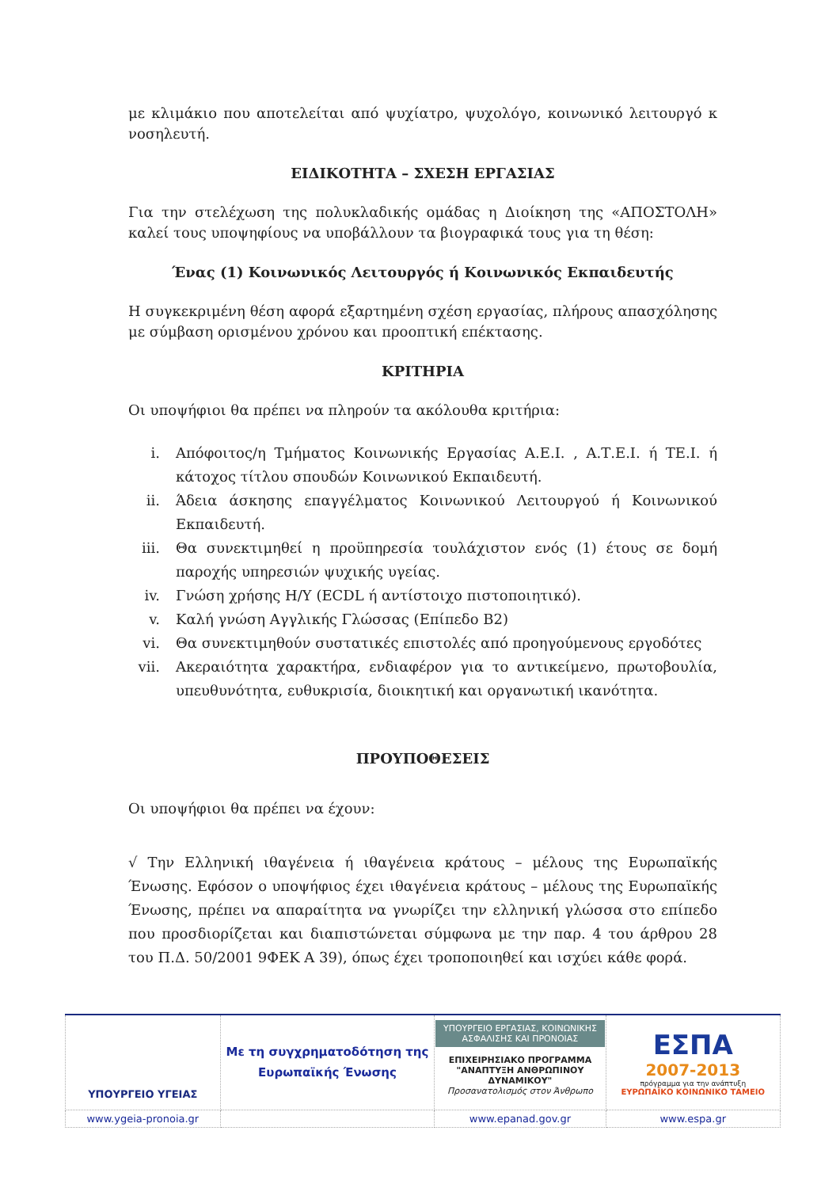με κλιμάκιο που αποτελείται από ψυχίατρο, ψυχολόγο, κοινωνικό λειτουργό κ νοσηλευτή.
ΕΙΔΙΚΟΤΗΤΑ – ΣΧΕΣΗ ΕΡΓΑΣΙΑΣ
Για την στελέχωση της πολυκλαδικής ομάδας η Διοίκηση της «ΑΠΟΣΤΟΛΗ» καλεί τους υποψηφίους να υποβάλλουν τα βιογραφικά τους για τη θέση:
Ένας (1) Κοινωνικός Λειτουργός ή Κοινωνικός Εκπαιδευτής
Η συγκεκριμένη θέση αφορά εξαρτημένη σχέση εργασίας, πλήρους απασχόλησης με σύμβαση ορισμένου χρόνου και προοπτική επέκτασης.
ΚΡΙΤΗΡΙΑ
Οι υποψήφιοι θα πρέπει να πληρούν τα ακόλουθα κριτήρια:
i. Απόφοιτος/η Τμήματος Κοινωνικής Εργασίας Α.Ε.Ι. , Α.Τ.Ε.Ι. ή ΤΕ.Ι. ή κάτοχος τίτλου σπουδών Κοινωνικού Εκπαιδευτή.
ii. Άδεια άσκησης επαγγέλματος Κοινωνικού Λειτουργού ή Κοινωνικού Εκπαιδευτή.
iii. Θα συνεκτιμηθεί η προϋπηρεσία τουλάχιστον ενός (1) έτους σε δομή παροχής υπηρεσιών ψυχικής υγείας.
iv. Γνώση χρήσης Η/Υ (ECDL ή αντίστοιχο πιστοποιητικό).
v. Καλή γνώση Αγγλικής Γλώσσας (Επίπεδο Β2)
vi. Θα συνεκτιμηθούν συστατικές επιστολές από προηγούμενους εργοδότες
vii. Ακεραιότητα χαρακτήρα, ενδιαφέρον για το αντικείμενο, πρωτοβουλία, υπευθυνότητα, ευθυκρισία, διοικητική και οργανωτική ικανότητα.
ΠΡΟΥΠΟΘΕΣΕΙΣ
Οι υποψήφιοι θα πρέπει να έχουν:
√ Την Ελληνική ιθαγένεια ή ιθαγένεια κράτους – μέλους της Ευρωπαϊκής Ένωσης. Εφόσον ο υποψήφιος έχει ιθαγένεια κράτους – μέλους της Ευρωπαϊκής Ένωσης, πρέπει να απαραίτητα να γνωρίζει την ελληνική γλώσσα στο επίπεδο που προσδιορίζεται και διαπιστώνεται σύμφωνα με την παρ. 4 του άρθρου 28 του Π.Δ. 50/2001 9ΦΕΚ Α 39), όπως έχει τροποποιηθεί και ισχύει κάθε φορά.
| ΥΠΟΥΡΓΕΙΟ ΥΓΕΙΑΣ | Με τη συγχρηματοδότηση της Ευρωπαϊκής Ένωσης | ΥΠΟΥΡΓΕΙΟ ΕΡΓΑΣΙΑΣ, ΚΟΙΝΩΝΙΚΗΣ ΑΣΦΑΛΙΣΗΣ ΚΑΙ ΠΡΟΝΟΙΑΣ ΕΠΙΧΕΙΡΗΣΙΑΚΟ ΠΡΟΓΡΑΜΜΑ "ΑΝΑΠΤΥΞΗ ΑΝΘΡΩΠΙΝΟΥ ΔΥΝΑΜΙΚΟΥ" Προσανατολισμός στον Άνθρωπο | ΕΣΠΑ 2007-2013 πρόγραμμα για την ανάπτυξη ΕΥΡΩΠΑΪΚΟ ΚΟΙΝΩΝΙΚΟ ΤΑΜΕΙΟ |
| www.ygeia-pronoia.gr | | www.epanad.gov.gr | www.espa.gr |